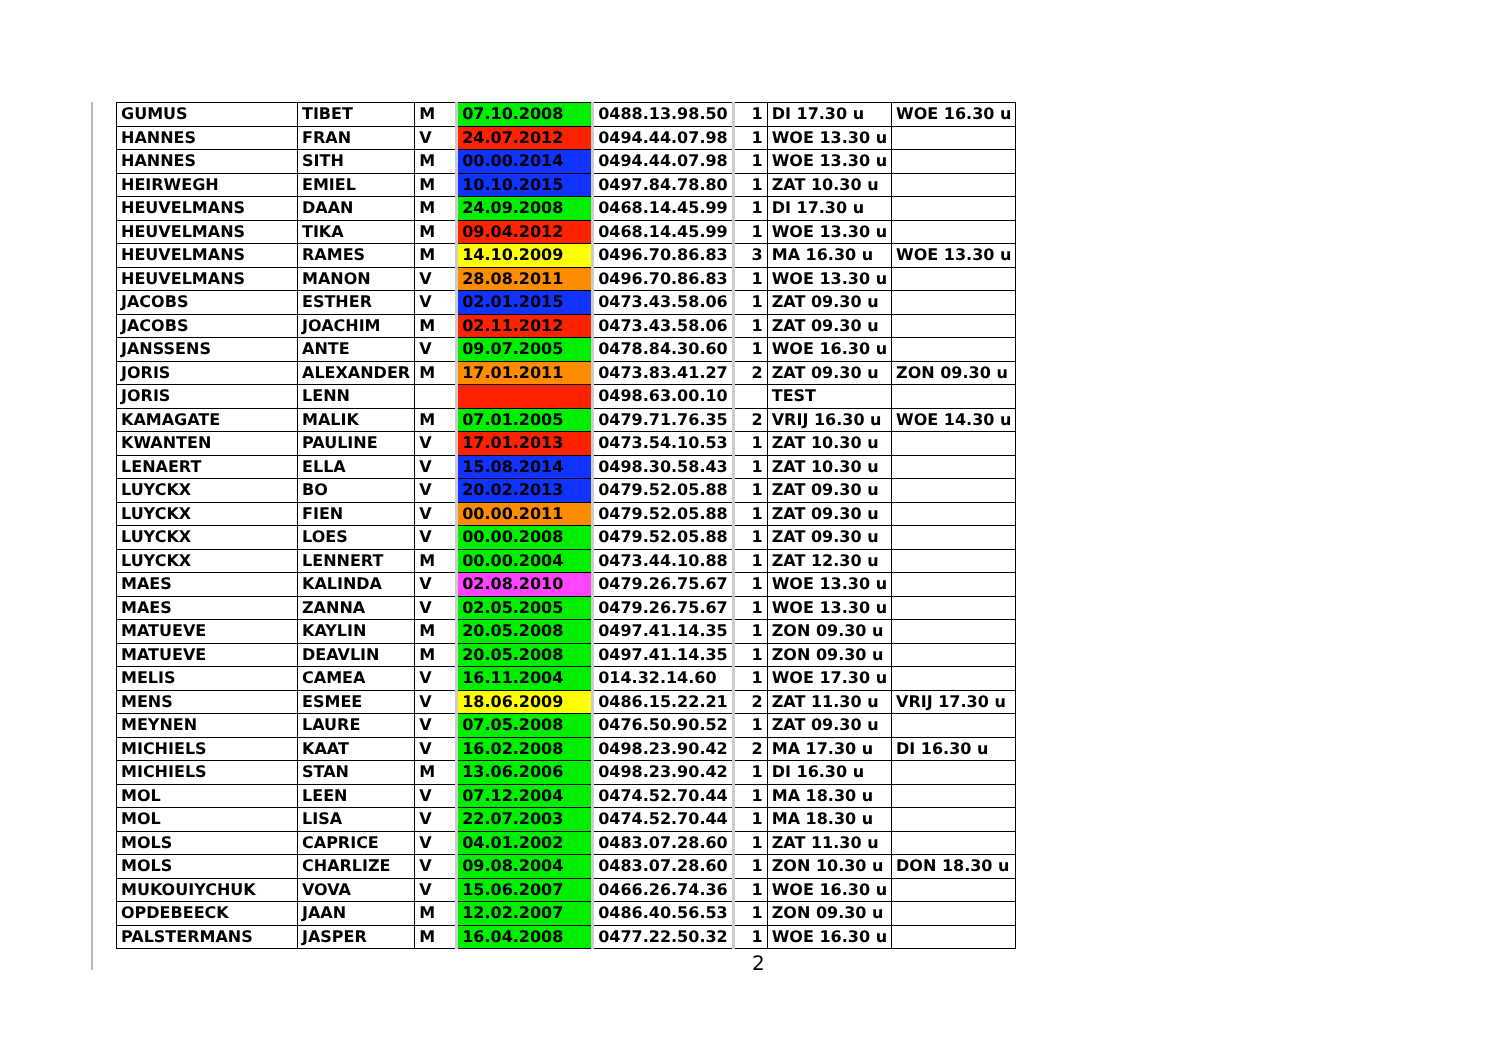| GUMUS | TIBET | M | 07.10.2008 | 0488.13.98.50 | 1 | DI 17.30 u | WOE 16.30 u |
| HANNES | FRAN | V | 24.07.2012 | 0494.44.07.98 | 1 | WOE 13.30 u | |
| HANNES | SITH | M | 00.00.2014 | 0494.44.07.98 | 1 | WOE 13.30 u | |
| HEIRWEGH | EMIEL | M | 10.10.2015 | 0497.84.78.80 | 1 | ZAT 10.30 u | |
| HEUVELMANS | DAAN | M | 24.09.2008 | 0468.14.45.99 | 1 | DI 17.30 u | |
| HEUVELMANS | TIKA | M | 09.04.2012 | 0468.14.45.99 | 1 | WOE 13.30 u | |
| HEUVELMANS | RAMES | M | 14.10.2009 | 0496.70.86.83 | 3 | MA 16.30 u | WOE 13.30 u |
| HEUVELMANS | MANON | V | 28.08.2011 | 0496.70.86.83 | 1 | WOE 13.30 u | |
| JACOBS | ESTHER | V | 02.01.2015 | 0473.43.58.06 | 1 | ZAT 09.30 u | |
| JACOBS | JOACHIM | M | 02.11.2012 | 0473.43.58.06 | 1 | ZAT 09.30 u | |
| JANSSENS | ANTE | V | 09.07.2005 | 0478.84.30.60 | 1 | WOE 16.30 u | |
| JORIS | ALEXANDER | M | 17.01.2011 | 0473.83.41.27 | 2 | ZAT 09.30 u | ZON 09.30 u |
| JORIS | LENN | | | 0498.63.00.10 | | TEST | |
| KAMAGATE | MALIK | M | 07.01.2005 | 0479.71.76.35 | 2 | VRIJ 16.30 u | WOE 14.30 u |
| KWANTEN | PAULINE | V | 17.01.2013 | 0473.54.10.53 | 1 | ZAT 10.30 u | |
| LENAERT | ELLA | V | 15.08.2014 | 0498.30.58.43 | 1 | ZAT 10.30 u | |
| LUYCKX | BO | V | 20.02.2013 | 0479.52.05.88 | 1 | ZAT 09.30 u | |
| LUYCKX | FIEN | V | 00.00.2011 | 0479.52.05.88 | 1 | ZAT 09.30 u | |
| LUYCKX | LOES | V | 00.00.2008 | 0479.52.05.88 | 1 | ZAT 09.30 u | |
| LUYCKX | LENNERT | M | 00.00.2004 | 0473.44.10.88 | 1 | ZAT 12.30 u | |
| MAES | KALINDA | V | 02.08.2010 | 0479.26.75.67 | 1 | WOE 13.30 u | |
| MAES | ZANNA | V | 02.05.2005 | 0479.26.75.67 | 1 | WOE 13.30 u | |
| MATUEVE | KAYLIN | M | 20.05.2008 | 0497.41.14.35 | 1 | ZON 09.30 u | |
| MATUEVE | DEAVLIN | M | 20.05.2008 | 0497.41.14.35 | 1 | ZON 09.30 u | |
| MELIS | CAMEA | V | 16.11.2004 | 014.32.14.60 | 1 | WOE 17.30 u | |
| MENS | ESMEE | V | 18.06.2009 | 0486.15.22.21 | 2 | ZAT 11.30 u | VRIJ 17.30 u |
| MEYNEN | LAURE | V | 07.05.2008 | 0476.50.90.52 | 1 | ZAT 09.30 u | |
| MICHIELS | KAAT | V | 16.02.2008 | 0498.23.90.42 | 2 | MA 17.30 u | DI 16.30 u |
| MICHIELS | STAN | M | 13.06.2006 | 0498.23.90.42 | 1 | DI 16.30 u | |
| MOL | LEEN | V | 07.12.2004 | 0474.52.70.44 | 1 | MA 18.30 u | |
| MOL | LISA | V | 22.07.2003 | 0474.52.70.44 | 1 | MA 18.30 u | |
| MOLS | CAPRICE | V | 04.01.2002 | 0483.07.28.60 | 1 | ZAT 11.30 u | |
| MOLS | CHARLIZE | V | 09.08.2004 | 0483.07.28.60 | 1 | ZON 10.30 u | DON 18.30 u |
| MUKOUIYCHUK | VOVA | V | 15.06.2007 | 0466.26.74.36 | 1 | WOE 16.30 u | |
| OPDEBEECK | JAAN | M | 12.02.2007 | 0486.40.56.53 | 1 | ZON 09.30 u | |
| PALSTERMANS | JASPER | M | 16.04.2008 | 0477.22.50.32 | 1 | WOE 16.30 u | |
2